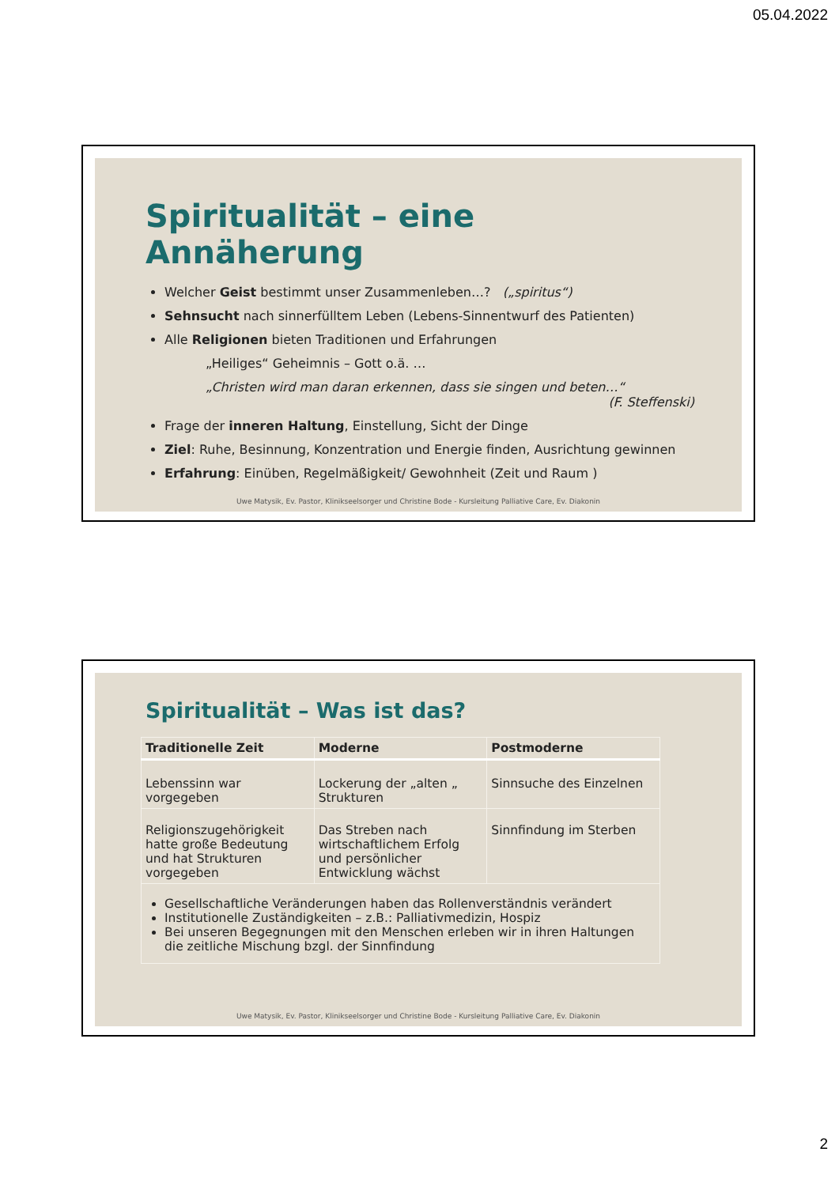05.04.2022
Spiritualität – eine Annäherung
Welcher Geist bestimmt unser Zusammenleben…? („spiritus“)
Sehnsucht nach sinnerfülltem Leben (Lebens-Sinnentwurf des Patienten)
Alle Religionen bieten Traditionen und Erfahrungen
„Heiliges“ Geheimnis – Gott o.ä. …
„Christen wird man daran erkennen, dass sie singen und beten…“
(F. Steffenski)
Frage der inneren Haltung, Einstellung, Sicht der Dinge
Ziel: Ruhe, Besinnung, Konzentration und Energie finden, Ausrichtung gewinnen
Erfahrung: Einüben, Regelmäßigkeit/ Gewohnheit (Zeit und Raum )
Uwe Matysik, Ev. Pastor, Klinikseelsorger und Christine Bode - Kursleitung Palliative Care, Ev. Diakonin
Spiritualität – Was ist das?
| Traditionelle Zeit | Moderne | Postmoderne |
| --- | --- | --- |
| Lebenssinn war vorgegeben | Lockerung der „alten „ Strukturen | Sinnsuche des Einzelnen |
| Religionszugehörigkeit hatte große Bedeutung und hat Strukturen vorgegeben | Das Streben nach wirtschaftlichem Erfolg und persönlicher Entwicklung wächst | Sinnfindung im Sterben |
| Gesellschaftliche Veränderungen haben das Rollenverständnis verändert Institutionelle Zuständigkeiten – z.B.: Palliativmedizin, Hospiz Bei unseren Begegnungen mit den Menschen erleben wir in ihren Haltungen die zeitliche Mischung bzgl. der Sinnfindung | | |
Uwe Matysik, Ev. Pastor, Klinikseelsorger und Christine Bode - Kursleitung Palliative Care, Ev. Diakonin
2